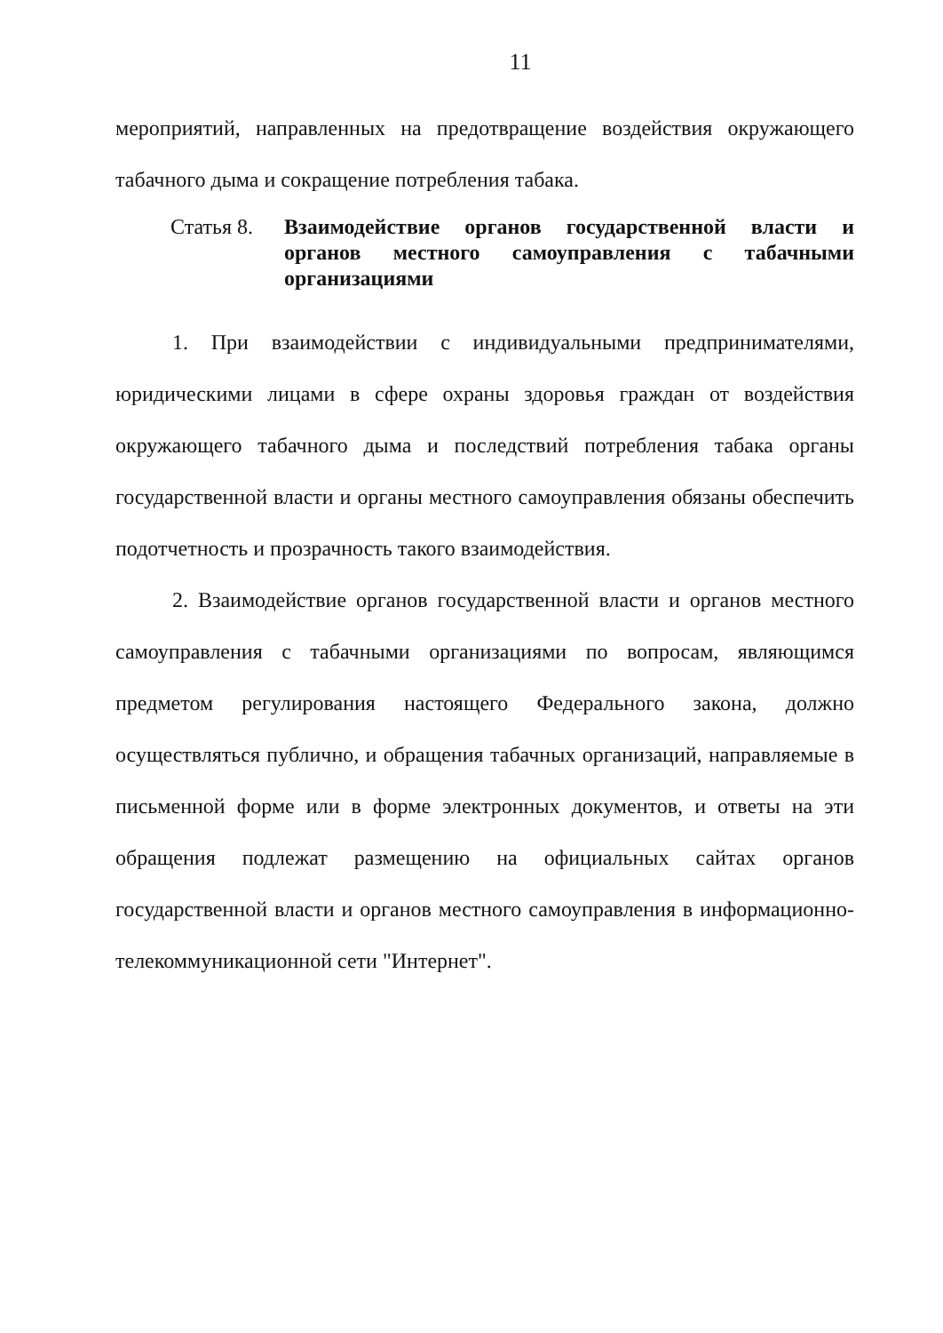11
мероприятий, направленных на предотвращение воздействия окружающего табачного дыма и сокращение потребления табака.
Статья 8.
Взаимодействие органов государственной власти и органов местного самоуправления с табачными организациями
1. При взаимодействии с индивидуальными предпринимателями, юридическими лицами в сфере охраны здоровья граждан от воздействия окружающего табачного дыма и последствий потребления табака органы государственной власти и органы местного самоуправления обязаны обеспечить подотчетность и прозрачность такого взаимодействия.
2. Взаимодействие органов государственной власти и органов местного самоуправления с табачными организациями по вопросам, являющимся предметом регулирования настоящего Федерального закона, должно осуществляться публично, и обращения табачных организаций, направляемые в письменной форме или в форме электронных документов, и ответы на эти обращения подлежат размещению на официальных сайтах органов государственной власти и органов местного самоуправления в информационно-телекоммуникационной сети "Интернет".